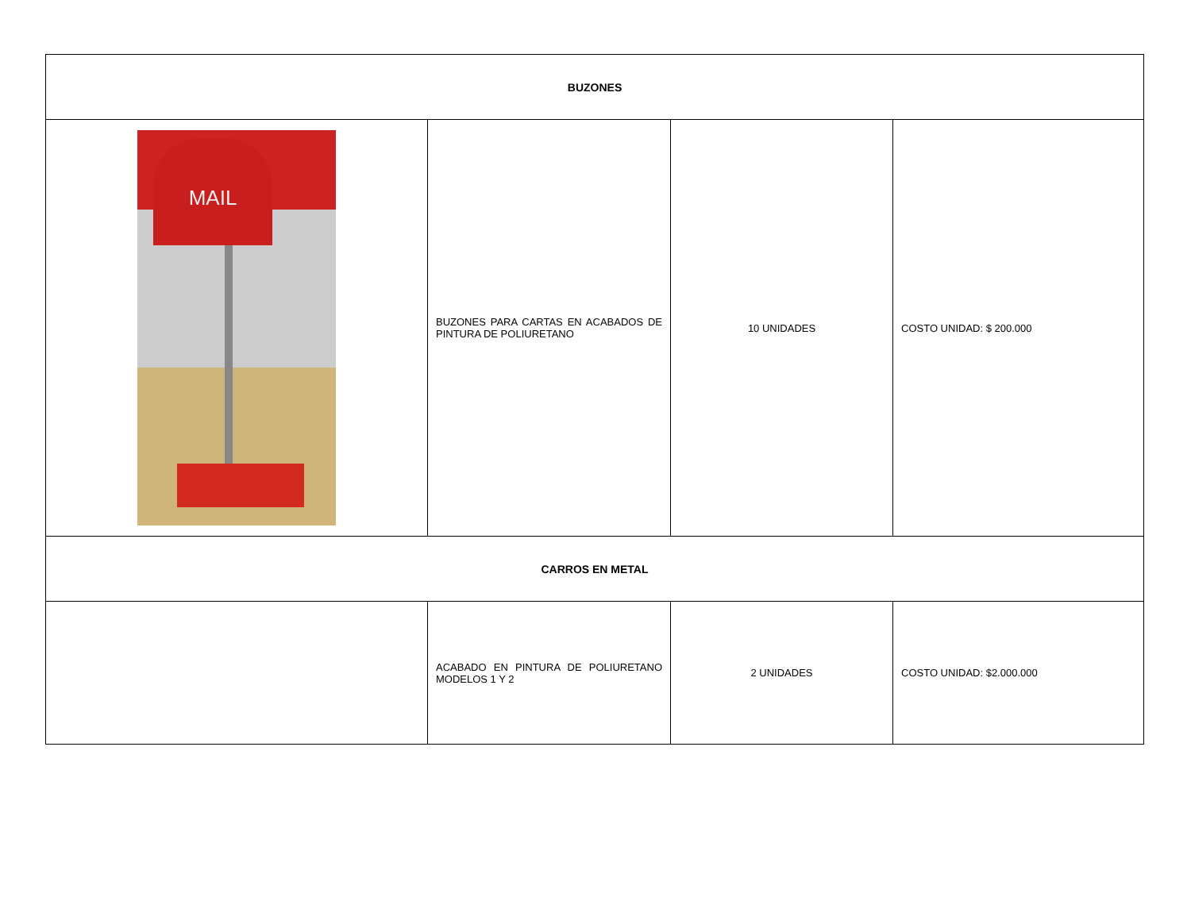| BUZONES | | | |
| --- | --- | --- | --- |
| MAIL | BUZONES PARA CARTAS EN ACABADOS DE PINTURA DE POLIURETANO | 10 UNIDADES | COSTO UNIDAD: $ 200.000 |
| CARROS EN METAL | | | |
| | ACABADO EN PINTURA DE POLIURETANO MODELOS 1 Y 2 | 2 UNIDADES | COSTO UNIDAD: $2.000.000 |